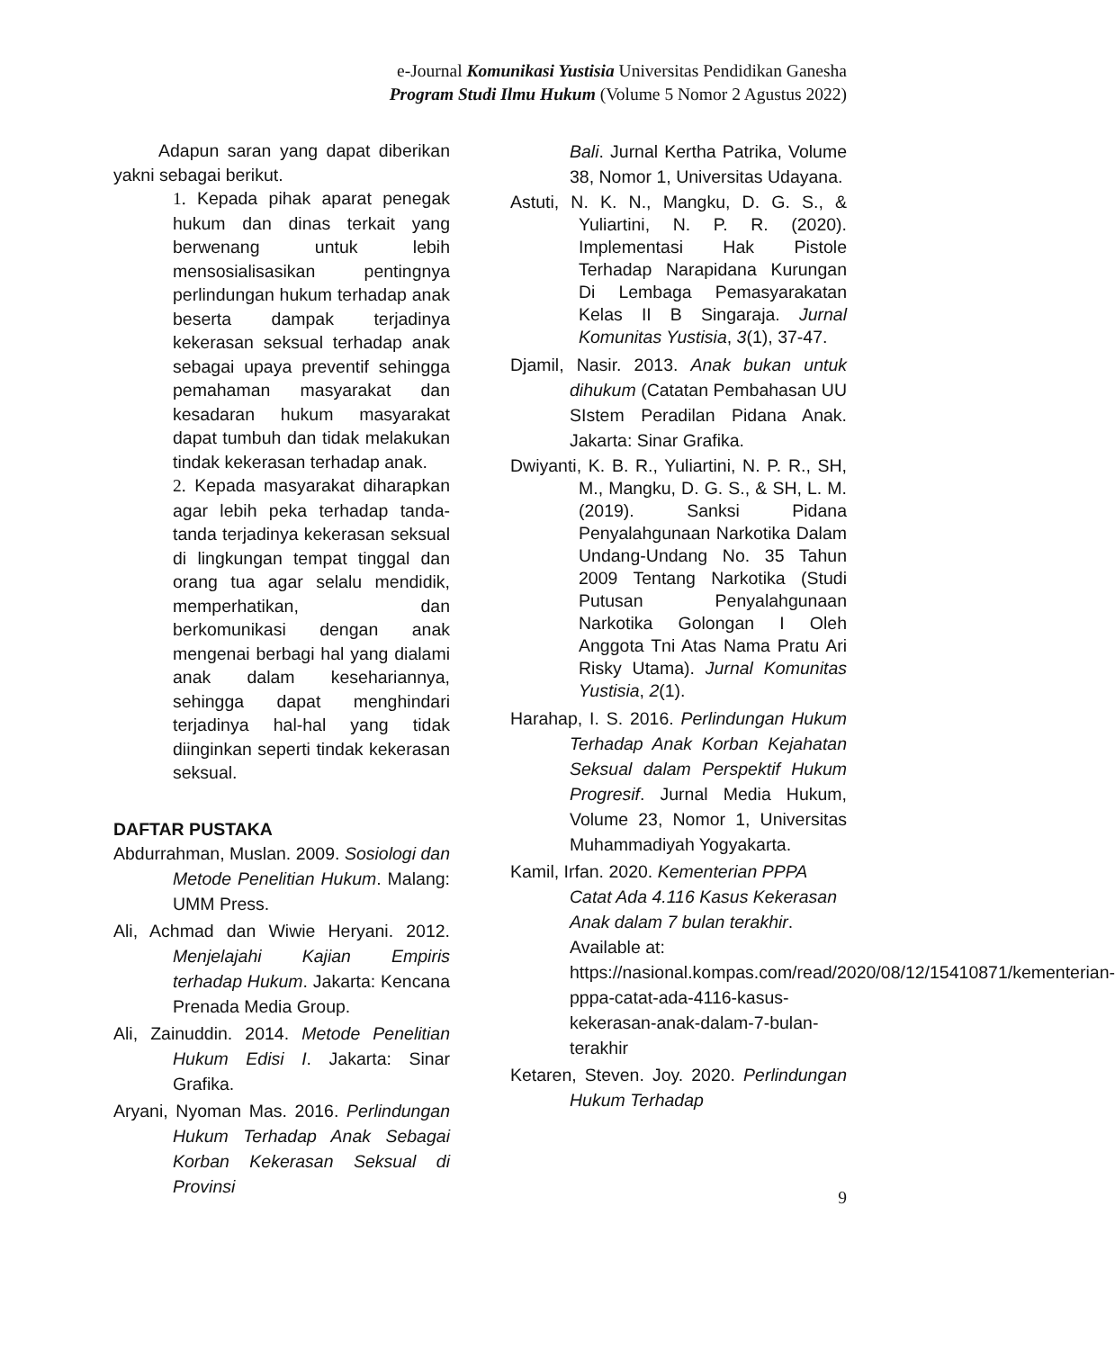e-Journal Komunikasi Yustisia Universitas Pendidikan Ganesha
Program Studi Ilmu Hukum (Volume 5 Nomor 2 Agustus 2022)
Adapun saran yang dapat diberikan yakni sebagai berikut.
1. Kepada pihak aparat penegak hukum dan dinas terkait yang berwenang untuk lebih mensosialisasikan pentingnya perlindungan hukum terhadap anak beserta dampak terjadinya kekerasan seksual terhadap anak sebagai upaya preventif sehingga pemahaman masyarakat dan kesadaran hukum masyarakat dapat tumbuh dan tidak melakukan tindak kekerasan terhadap anak.
2. Kepada masyarakat diharapkan agar lebih peka terhadap tanda-tanda terjadinya kekerasan seksual di lingkungan tempat tinggal dan orang tua agar selalu mendidik, memperhatikan, dan berkomunikasi dengan anak mengenai berbagi hal yang dialami anak dalam kesehariannya, sehingga dapat menghindari terjadinya hal-hal yang tidak diinginkan seperti tindak kekerasan seksual.
DAFTAR PUSTAKA
Abdurrahman, Muslan. 2009. Sosiologi dan Metode Penelitian Hukum. Malang: UMM Press.
Ali, Achmad dan Wiwie Heryani. 2012. Menjelajahi Kajian Empiris terhadap Hukum. Jakarta: Kencana Prenada Media Group.
Ali, Zainuddin. 2014. Metode Penelitian Hukum Edisi I. Jakarta: Sinar Grafika.
Aryani, Nyoman Mas. 2016. Perlindungan Hukum Terhadap Anak Sebagai Korban Kekerasan Seksual di Provinsi
Bali. Jurnal Kertha Patrika, Volume 38, Nomor 1, Universitas Udayana.
Astuti, N. K. N., Mangku, D. G. S., & Yuliartini, N. P. R. (2020). Implementasi Hak Pistole Terhadap Narapidana Kurungan Di Lembaga Pemasyarakatan Kelas II B Singaraja. Jurnal Komunitas Yustisia, 3(1), 37-47.
Djamil, Nasir. 2013. Anak bukan untuk dihukum (Catatan Pembahasan UU SIstem Peradilan Pidana Anak. Jakarta: Sinar Grafika.
Dwiyanti, K. B. R., Yuliartini, N. P. R., SH, M., Mangku, D. G. S., & SH, L. M. (2019). Sanksi Pidana Penyalahgunaan Narkotika Dalam Undang-Undang No. 35 Tahun 2009 Tentang Narkotika (Studi Putusan Penyalahgunaan Narkotika Golongan I Oleh Anggota Tni Atas Nama Pratu Ari Risky Utama). Jurnal Komunitas Yustisia, 2(1).
Harahap, I. S. 2016. Perlindungan Hukum Terhadap Anak Korban Kejahatan Seksual dalam Perspektif Hukum Progresif. Jurnal Media Hukum, Volume 23, Nomor 1, Universitas Muhammadiyah Yogyakarta.
Kamil, Irfan. 2020. Kementerian PPPA Catat Ada 4.116 Kasus Kekerasan Anak dalam 7 bulan terakhir. Available at: https://nasional.kompas.com/read/2020/08/12/15410871/kementerian-pppa-catat-ada-4116-kasus-kekerasan-anak-dalam-7-bulan-terakhir
Ketaren, Steven. Joy. 2020. Perlindungan Hukum Terhadap
9